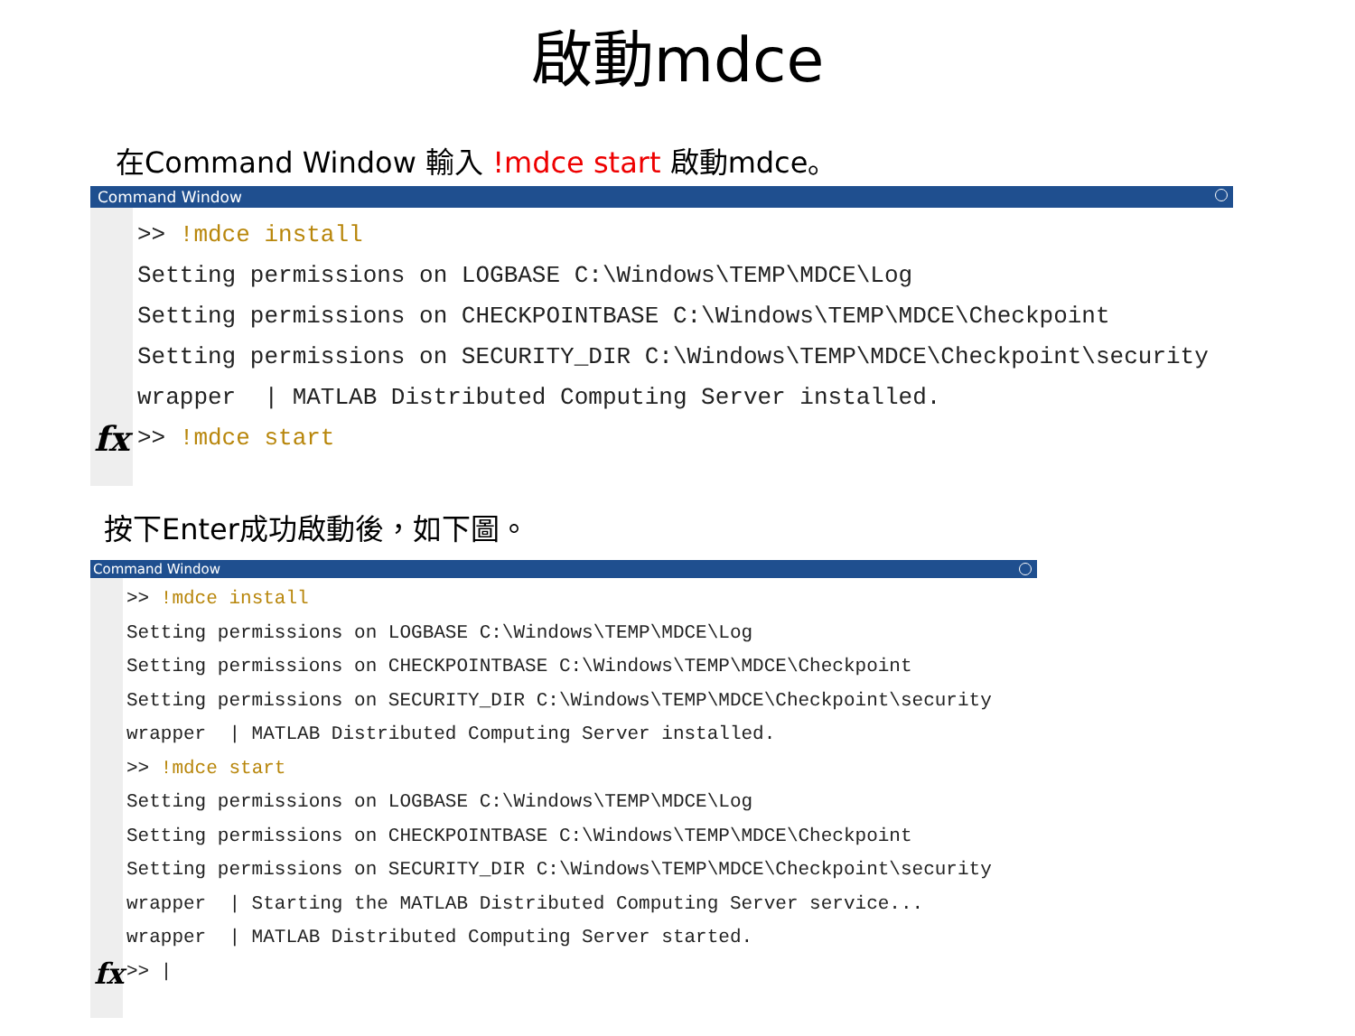啟動mdce
在Command Window 輸入 !mdce start 啟動mdce。
Command Window
fx
>> !mdce install Setting permissions on LOGBASE C:\Windows\TEMP\MDCE\Log Setting permissions on CHECKPOINTBASE C:\Windows\TEMP\MDCE\Checkpoint Setting permissions on SECURITY_DIR C:\Windows\TEMP\MDCE\Checkpoint\security wrapper | MATLAB Distributed Computing Server installed. >> !mdce start
按下Enter成功啟動後，如下圖。
Command Window
fx
>> !mdce install Setting permissions on LOGBASE C:\Windows\TEMP\MDCE\Log Setting permissions on CHECKPOINTBASE C:\Windows\TEMP\MDCE\Checkpoint Setting permissions on SECURITY_DIR C:\Windows\TEMP\MDCE\Checkpoint\security wrapper | MATLAB Distributed Computing Server installed. >> !mdce start Setting permissions on LOGBASE C:\Windows\TEMP\MDCE\Log Setting permissions on CHECKPOINTBASE C:\Windows\TEMP\MDCE\Checkpoint Setting permissions on SECURITY_DIR C:\Windows\TEMP\MDCE\Checkpoint\security wrapper | Starting the MATLAB Distributed Computing Server service... wrapper | MATLAB Distributed Computing Server started. >> |